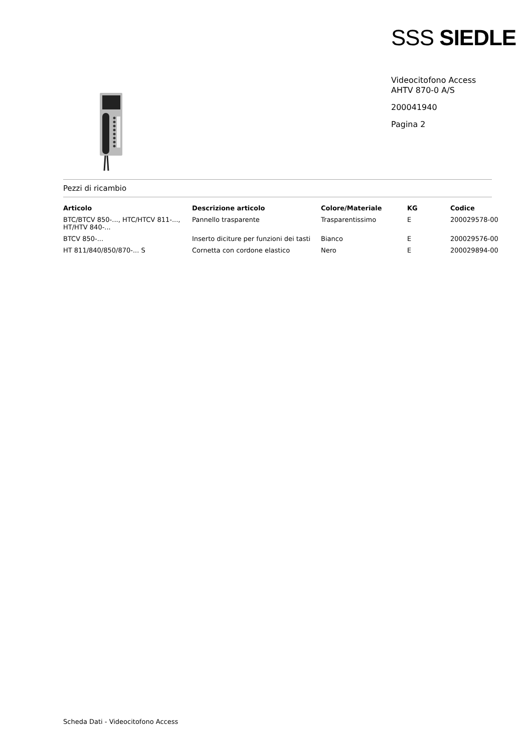SSS SIEDLE
Videocitofono Access
AHTV 870-0 A/S
200041940
Pagina 2
Pezzi di ricambio
| Articolo | Descrizione articolo | Colore/Materiale | KG | Codice |
| --- | --- | --- | --- | --- |
| BTC/BTCV 850-..., HTC/HTCV 811-..., HT/HTV 840-... | Pannello trasparente | Trasparentissimo | E | 200029578-00 |
| BTCV 850-... | Inserto diciture per funzioni dei tasti | Bianco | E | 200029576-00 |
| HT 811/840/850/870-... S | Cornetta con cordone elastico | Nero | E | 200029894-00 |
Scheda Dati - Videocitofono Access